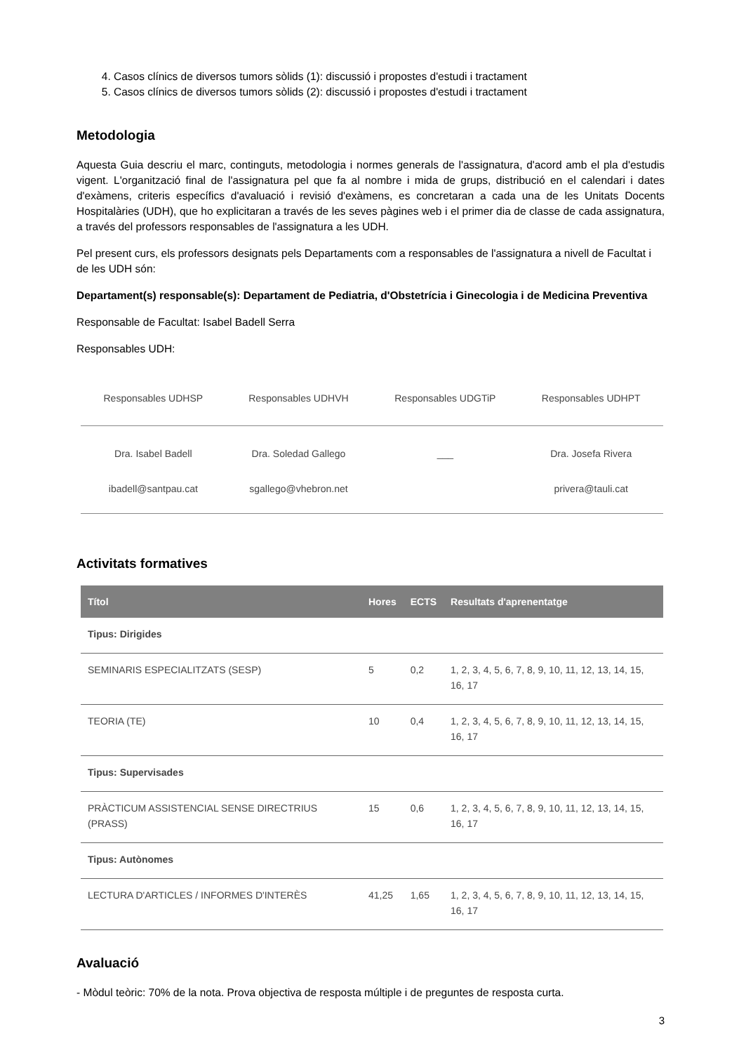4. Casos clínics de diversos tumors sòlids (1): discussió i propostes d'estudi i tractament
5. Casos clínics de diversos tumors sòlids (2): discussió i propostes d'estudi i tractament
Metodologia
Aquesta Guia descriu el marc, continguts, metodologia i normes generals de l'assignatura, d'acord amb el pla d'estudis vigent. L'organització final de l'assignatura pel que fa al nombre i mida de grups, distribució en el calendari i dates d'exàmens, criteris específics d'avaluació i revisió d'exàmens, es concretaran a cada una de les Unitats Docents Hospitalàries (UDH), que ho explicitaran a través de les seves pàgines web i el primer dia de classe de cada assignatura, a través del professors responsables de l'assignatura a les UDH.
Pel present curs, els professors designats pels Departaments com a responsables de l'assignatura a nivell de Facultat i de les UDH són:
Departament(s) responsable(s): Departament de Pediatria, d'Obstetrícia i Ginecologia i de Medicina Preventiva
Responsable de Facultat: Isabel Badell Serra
Responsables UDH:
| Responsables UDHSP | Responsables UDHVH | Responsables UDGTiP | Responsables UDHPT |
| --- | --- | --- | --- |
| Dra. Isabel Badell | Dra. Soledad Gallego | ___ | Dra. Josefa Rivera |
| ibadell@santpau.cat | sgallego@vhebron.net | | privera@tauli.cat |
Activitats formatives
| Títol | Hores | ECTS | Resultats d'aprenentatge |
| --- | --- | --- | --- |
| Tipus: Dirigides | | | |
| SEMINARIS ESPECIALITZATS (SESP) | 5 | 0,2 | 1, 2, 3, 4, 5, 6, 7, 8, 9, 10, 11, 12, 13, 14, 15, 16, 17 |
| TEORIA (TE) | 10 | 0,4 | 1, 2, 3, 4, 5, 6, 7, 8, 9, 10, 11, 12, 13, 14, 15, 16, 17 |
| Tipus: Supervisades | | | |
| PRÀCTICUM ASSISTENCIAL SENSE DIRECTRIUS (PRASS) | 15 | 0,6 | 1, 2, 3, 4, 5, 6, 7, 8, 9, 10, 11, 12, 13, 14, 15, 16, 17 |
| Tipus: Autònomes | | | |
| LECTURA D'ARTICLES / INFORMES D'INTERÈS | 41,25 | 1,65 | 1, 2, 3, 4, 5, 6, 7, 8, 9, 10, 11, 12, 13, 14, 15, 16, 17 |
Avaluació
- Mòdul teòric: 70% de la nota. Prova objectiva de resposta múltiple i de preguntes de resposta curta.
3